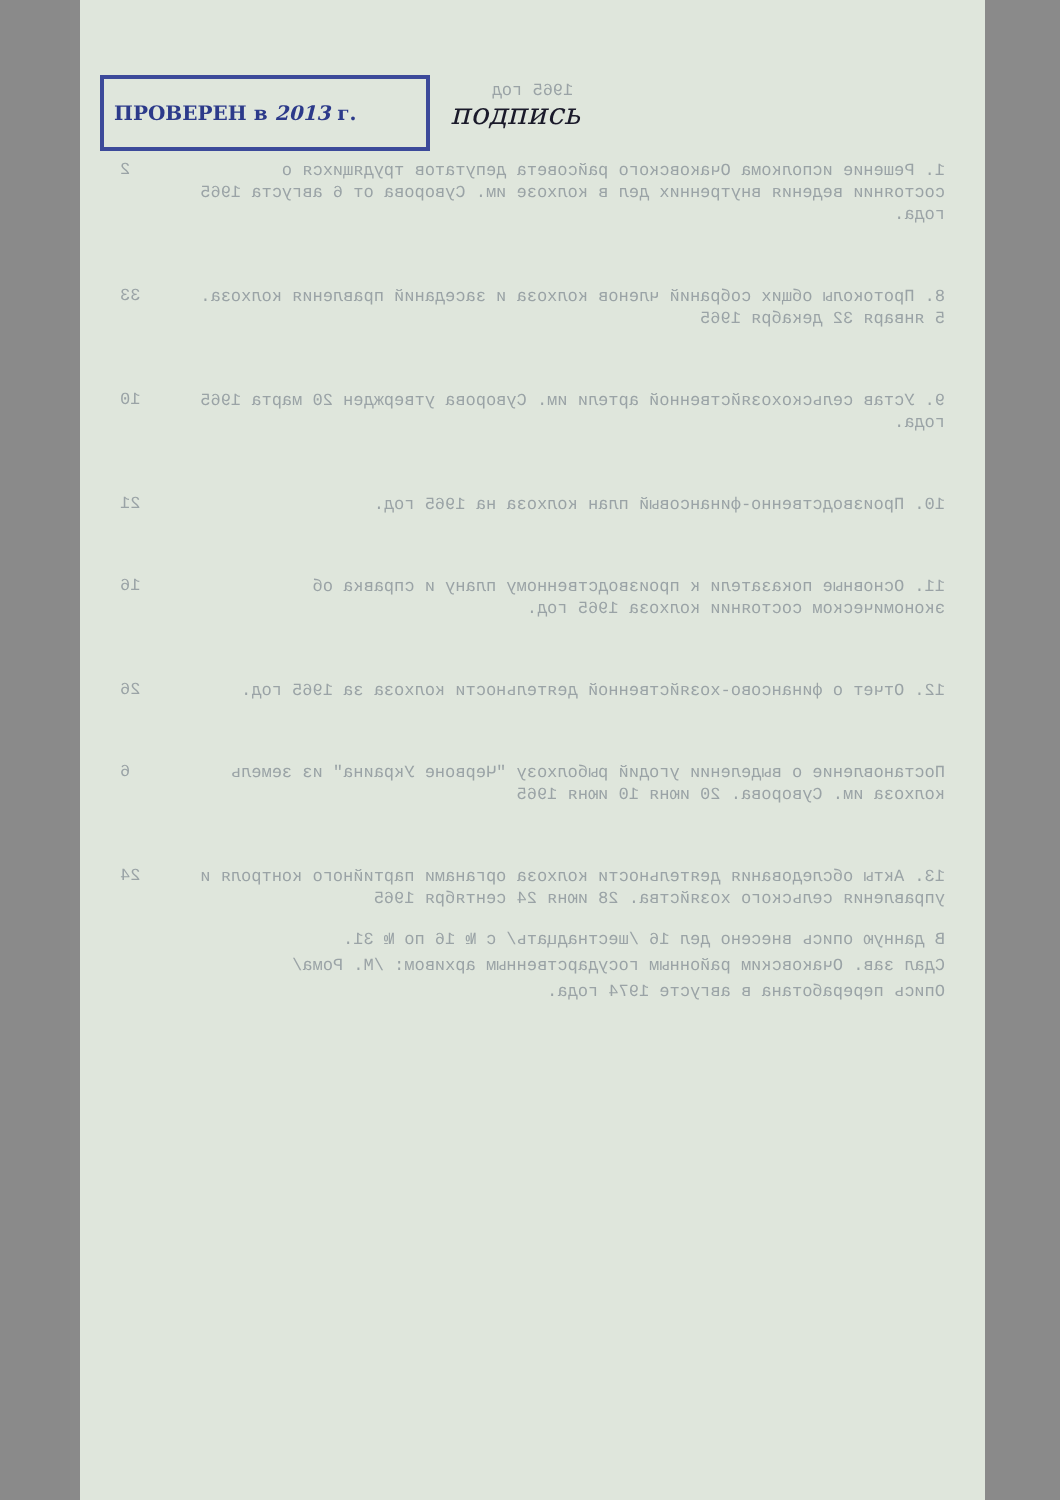ПРОВЕРЕН в 2013 г.
подпись
1965 год
1. Решение исполкома Очаковского райсовета депутатов трудящихся о состоянии ведения внутренних дел в колхозе им. Суворова от 6 августа 1965 года.
2
8. Протоколы общих собраний членов колхоза и заседаний правления колхоза. 5 января 32 декабря 1965
33
9. Устав сельскохозяйственной артели им. Суворова утвержден 20 марта 1965 года.
10
10. Производственно-финансовый план колхоза на 1965 год.
21
11. Основные показатели к производственному плану и справка об экономическом состоянии колхоза 1965 год.
16
12. Отчет о финансово-хозяйственной деятельности колхоза за 1965 год.
26
Постановление о выделении угодий рыболхозу "Червоне Украина" из земель колхоза им. Суворова. 20 июня 10 июня 1965
6
13. Акты обследования деятельности колхоза органами партийного контроля и управления сельского хозяйства. 28 июня 24 сентября 1965
24
В данную опись внесено дел 16 /шестнадцать/ с № 16 по № 31.
Сдал зав. Очаковским районным государственным архивом: /М. Рома/
Опись переработана в августе 1974 года.